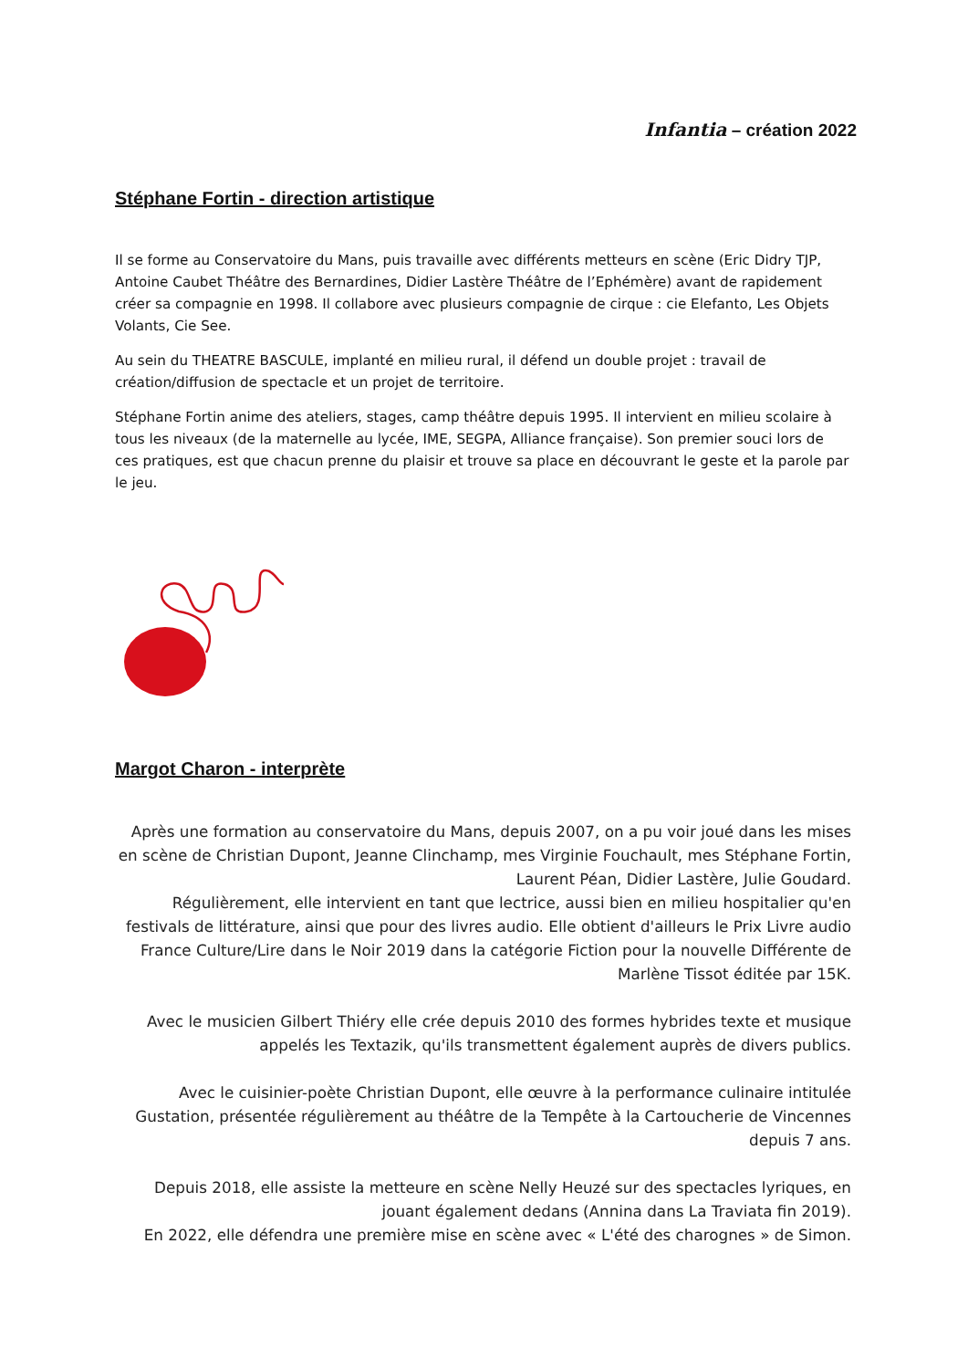Infantia – création 2022
Stéphane Fortin - direction artistique
Il se forme au Conservatoire du Mans, puis travaille avec différents metteurs en scène (Eric Didry TJP, Antoine Caubet Théâtre des Bernardines, Didier Lastère Théâtre de l’Ephémère) avant de rapidement créer sa compagnie en 1998. Il collabore avec plusieurs compagnie de cirque : cie Elefanto, Les Objets Volants, Cie See.
Au sein du THEATRE BASCULE, implanté en milieu rural, il défend un double projet : travail de création/diffusion de spectacle et un projet de territoire.
Stéphane Fortin anime des ateliers, stages, camp théâtre depuis 1995. Il intervient en milieu scolaire à tous les niveaux (de la maternelle au lycée, IME, SEGPA, Alliance française). Son premier souci lors de ces pratiques, est que chacun prenne du plaisir et trouve sa place en découvrant le geste et la parole par le jeu.
Margot Charon - interprète
Après une formation au conservatoire du Mans, depuis 2007, on a pu voir joué dans les mises en scène de Christian Dupont, Jeanne Clinchamp, mes Virginie Fouchault, mes Stéphane Fortin, Laurent Péan, Didier Lastère, Julie Goudard.
Régulièrement, elle intervient en tant que lectrice, aussi bien en milieu hospitalier qu'en festivals de littérature, ainsi que pour des livres audio. Elle obtient d'ailleurs le Prix Livre audio France Culture/Lire dans le Noir 2019 dans la catégorie Fiction pour la nouvelle Différente de Marlène Tissot éditée par 15K.
Avec le musicien Gilbert Thiéry elle crée depuis 2010 des formes hybrides texte et musique appelés les Textazik, qu'ils transmettent également auprès de divers publics.
Avec le cuisinier-poète Christian Dupont, elle œuvre à la performance culinaire intitulée Gustation, présentée régulièrement au théâtre de la Tempête à la Cartoucherie de Vincennes depuis 7 ans.
Depuis 2018, elle assiste la metteure en scène Nelly Heuzé sur des spectacles lyriques, en jouant également dedans (Annina dans La Traviata fin 2019).
En 2022, elle défendra une première mise en scène avec « L'été des charognes » de Simon.